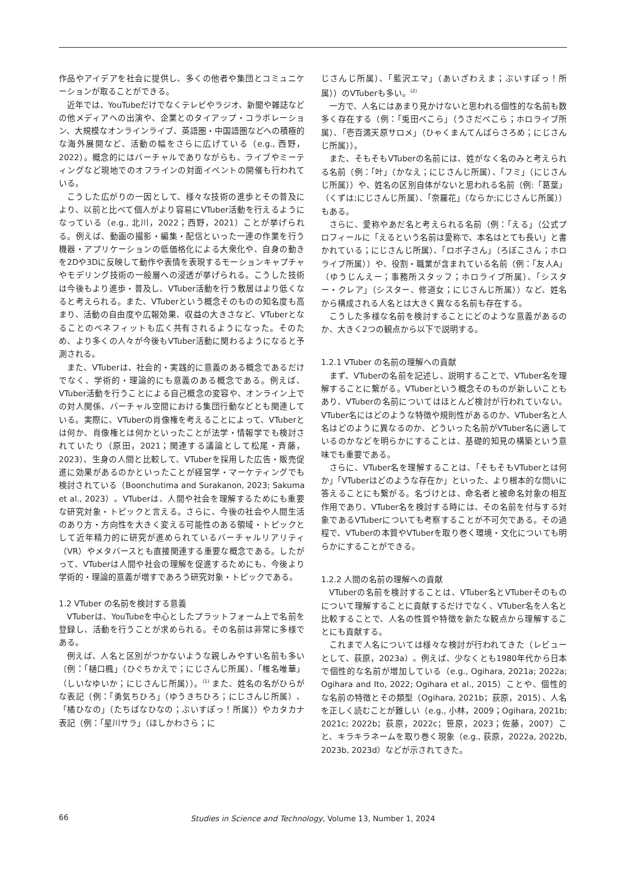作品やアイデアを社会に提供し、多くの他者や集団とコミュニケーションが取ることができる。
近年では、YouTubeだけでなくテレビやラジオ、新聞や雑誌などの他メディアへの出演や、企業とのタイアップ・コラボレーション、大規模なオンラインライブ、英語圏・中国語圏などへの積極的な海外展開など、活動の幅をさらに広げている（e.g., 西野，2022）。概念的にはバーチャルでありながらも、ライブやミーティングなど現地でのオフラインの対面イベントの開催も行われている。
こうした広がりの一因として、様々な技術の進歩とその普及により、以前と比べて個人がより容易にVTuber活動を行えるようになっている（e.g., 北川，2022；西野，2021）ことが挙げられる。例えば、動画の撮影・編集・配信といった一連の作業を行う機器・アプリケーションの低価格化による大衆化や、自身の動きを2Dや3Dに反映して動作や表情を表現するモーションキャプチャやモデリング技術の一般層への浸透が挙げられる。こうした技術は今後もより進歩・普及し、VTuber活動を行う敷居はより低くなると考えられる。また、VTuberという概念そのものの知名度も高まり、活動の自由度や広報効果、収益の大きさなど、VTuberとなることのベネフィットも広く共有されるようになった。そのため、より多くの人々が今後もVTuber活動に関わるようになると予測される。
また、VTuberは、社会的・実践的に意義のある概念であるだけでなく、学術的・理論的にも意義のある概念である。例えば、VTuber活動を行うことによる自己概念の変容や、オンライン上での対人関係、バーチャル空間における集団行動などとも関連している。実際に、VTuberの肖像権を考えることによって、VTuberとは何か、肖像権とは何かといったことが法学・情報学でも検討されていたり（原田，2021；関連する議論として松尾・斉藤，2023）、生身の人間と比較して、VTuberを採用した広告・販売促進に効果があるのかといったことが経営学・マーケティングでも検討されている（Boonchutima and Surakanon, 2023; Sakuma et al., 2023）。VTuberは、人間や社会を理解するためにも重要な研究対象・トピックと言える。さらに、今後の社会や人間生活のあり方・方向性を大きく変える可能性のある領域・トピックとして近年精力的に研究が進められているバーチャルリアリティ（VR）やメタバースとも直接関連する重要な概念である。したがって、VTuberは人間や社会の理解を促進するためにも、今後より学術的・理論的意義が増すであろう研究対象・トピックである。
1.2 VTuber の名前を検討する意義
VTuberは、YouTubeを中心としたプラットフォーム上で名前を登録し、活動を行うことが求められる。その名前は非常に多様である。
例えば、人名と区別がつかないような親しみやすい名前も多い（例：「樋口楓」（ひぐちかえで；にじさんじ所属）、「椎名唯華」（しいなゆいか；にじさんじ所属））。<sup>(1)</sup> また、姓名の名がひらがな表記（例：「勇気ちひろ」（ゆうきちひろ；にじさんじ所属）、「橘ひなの」（たちばなひなの；ぶいすぽっ！所属））やカタカナ表記（例：「星川サラ」（ほしかわさら；に
じさんじ所属）、「藍沢エマ」（あいざわえま；ぶいすぽっ！所属））のVTuberも多い。<sup>(2)</sup>
一方で、人名にはあまり見かけないと思われる個性的な名前も数多く存在する（例：「兎田ぺこら」（うさだぺこら；ホロライブ所属）、「壱百満天原サロメ」（ひゃくまんてんばらさろめ；にじさんじ所属））。
また、そもそもVTuberの名前には、姓がなく名のみと考えられる名前（例：「叶」（かなえ；にじさんじ所属）、「フミ」（にじさんじ所属））や、姓名の区別自体がないと思われる名前（例:「葛葉」（くずは;にじさんじ所属）、「奈羅花」（ならか;にじさんじ所属））もある。
さらに、愛称やあだ名と考えられる名前（例：「える」（公式プロフィールに「えるという名前は愛称で、本名はとても長い」と書かれている；にじさんじ所属）、「ロボ子さん」（ろぼこさん；ホロライブ所属））や、役割・職業が含まれている名前（例：「友人A」（ゆうじんえー；事務所スタッフ；ホロライブ所属）、「シスター・クレア」（シスター、修道女；にじさんじ所属））など、姓名から構成される人名とは大きく異なる名前も存在する。
こうした多様な名前を検討することにどのような意義があるのか、大きく2つの観点から以下で説明する。
1.2.1 VTuber の名前の理解への貢献
まず、VTuberの名前を記述し、説明することで、VTuber名を理解することに繋がる。VTuberという概念そのものが新しいこともあり、VTuberの名前についてはほとんど検討が行われていない。VTuber名にはどのような特徴や規則性があるのか、VTuber名と人名はどのように異なるのか、どういった名前がVTuber名に適しているのかなどを明らかにすることは、基礎的知見の構築という意味でも重要である。
さらに、VTuber名を理解することは、「そもそもVTuberとは何か」「VTuberはどのような存在か」といった、より根本的な問いに答えることにも繋がる。名づけとは、命名者と被命名対象の相互作用であり、VTuber名を検討する時には、その名前を付与する対象であるVTuberについても考察することが不可欠である。その過程で、VTuberの本質やVTuberを取り巻く環境・文化についても明らかにすることができる。
1.2.2 人間の名前の理解への貢献
VTuberの名前を検討することは、VTuber名とVTuberそのものについて理解することに貢献するだけでなく、VTuber名を人名と比較することで、人名の性質や特徴を新たな観点から理解することにも貢献する。
これまで人名については様々な検討が行われてきた（レビューとして、荻原，2023a）。例えば、少なくとも1980年代から日本で個性的な名前が増加している（e.g., Ogihara, 2021a; 2022a; Ogihara and Ito, 2022; Ogihara et al., 2015）ことや、個性的な名前の特徴とその類型（Ogihara, 2021b；荻原，2015）、人名を正しく読むことが難しい（e.g., 小林，2009；Ogihara, 2021b; 2021c; 2022b；荻原，2022c；笹原，2023；佐藤，2007）こと、キラキラネームを取り巻く現象（e.g., 荻原，2022a, 2022b, 2023b, 2023d）などが示されてきた。
66
Studies in Science and Technology, Volume 13, Number 1, 2024